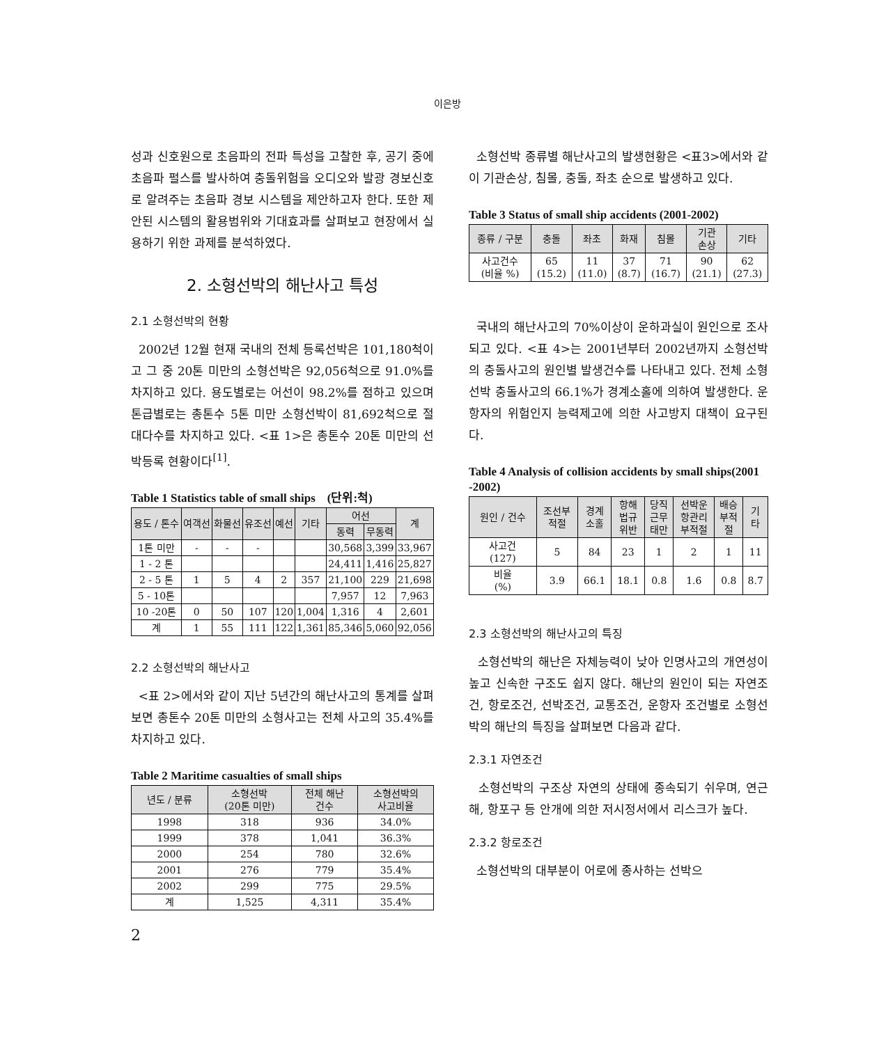이은방
성과 신호원으로 초음파의 전파 특성을 고찰한 후, 공기 중에 초음파 펄스를 발사하여 충돌위험을 오디오와 발광 경보신호로 알려주는 초음파 경보 시스템을 제안하고자 한다. 또한 제안된 시스템의 활용범위와 기대효과를 살펴보고 현장에서 실용하기 위한 과제를 분석하였다.
2. 소형선박의 해난사고 특성
2.1 소형선박의 현황
2002년 12월 현재 국내의 전체 등록선박은 101,180척이고 그 중 20톤 미만의 소형선박은 92,056척으로 91.0%를 차지하고 있다. 용도별로는 어선이 98.2%를 점하고 있으며 톤급별로는 총톤수 5톤 미만 소형선박이 81,692척으로 절대다수를 차지하고 있다. <표 1>은 총톤수 20톤 미만의 선박등록 현황이다<sup>[1]</sup>.
Table 1 Statistics table of small ships (단위:척)
| 용도 / 톤수 | 여객선 | 화물선 | 유조선 | 예선 | 기타 | 어선 | | 계 |
| --- | --- | --- | --- | --- | --- | --- | --- | --- |
| | | | | | | 동력 | 무동력 | |
| 1톤 미만 | - | - | - | | | 30,568 | 3,399 | 33,967 |
| 1 - 2 톤 | | | | | | 24,411 | 1,416 | 25,827 |
| 2 - 5 톤 | 1 | 5 | 4 | 2 | 357 | 21,100 | 229 | 21,698 |
| 5 - 10톤 | | | | | | 7,957 | 12 | 7,963 |
| 10 -20톤 | 0 | 50 | 107 | 120 | 1,004 | 1,316 | 4 | 2,601 |
| 계 | 1 | 55 | 111 | 122 | 1,361 | 85,346 | 5,060 | 92,056 |
2.2 소형선박의 해난사고
<표 2>에서와 같이 지난 5년간의 해난사고의 통계를 살펴보면 총톤수 20톤 미만의 소형사고는 전체 사고의 35.4%를 차지하고 있다.
Table 2 Maritime casualties of small ships
| 년도 / 분류 | 소형선박 (20톤 미만) | 전체 해난 건수 | 소형선박의 사고비율 |
| --- | --- | --- | --- |
| 1998 | 318 | 936 | 34.0% |
| 1999 | 378 | 1,041 | 36.3% |
| 2000 | 254 | 780 | 32.6% |
| 2001 | 276 | 779 | 35.4% |
| 2002 | 299 | 775 | 29.5% |
| 계 | 1,525 | 4,311 | 35.4% |
2
소형선박 종류별 해난사고의 발생현황은 <표3>에서와 같이 기관손상, 침몰, 충돌, 좌초 순으로 발생하고 있다.
Table 3 Status of small ship accidents (2001-2002)
| 종류 / 구분 | 충돌 | 좌초 | 화재 | 침몰 | 기관 손상 | 기타 |
| --- | --- | --- | --- | --- | --- | --- |
| 사고건수 (비율 %) | 65 (15.2) | 11 (11.0) | 37 (8.7) | 71 (16.7) | 90 (21.1) | 62 (27.3) |
국내의 해난사고의 70%이상이 운하과실이 원인으로 조사되고 있다. <표 4>는 2001년부터 2002년까지 소형선박의 충돌사고의 원인별 발생건수를 나타내고 있다. 전체 소형선박 충돌사고의 66.1%가 경계소홀에 의하여 발생한다. 운항자의 위험인지 능력제고에 의한 사고방지 대책이 요구된다.
Table 4 Analysis of collision accidents by small ships(2001 -2002)
| 원인 / 건수 | 조선부 적절 | 경계 소홀 | 항해 법규 위반 | 당직 근무 태만 | 선박운 항관리 부적절 | 배승 부적 절 | 기 타 |
| --- | --- | --- | --- | --- | --- | --- | --- |
| 사고건 (127) | 5 | 84 | 23 | 1 | 2 | 1 | 11 |
| 비율 (%) | 3.9 | 66.1 | 18.1 | 0.8 | 1.6 | 0.8 | 8.7 |
2.3 소형선박의 해난사고의 특징
소형선박의 해난은 자체능력이 낮아 인명사고의 개연성이 높고 신속한 구조도 쉽지 않다. 해난의 원인이 되는 자연조건, 항로조건, 선박조건, 교통조건, 운항자 조건별로 소형선박의 해난의 특징을 살펴보면 다음과 같다.
2.3.1 자연조건
소형선박의 구조상 자연의 상태에 종속되기 쉬우며, 연근해, 항포구 등 안개에 의한 저시정서에서 리스크가 높다.
2.3.2 항로조건
소형선박의 대부분이 어로에 종사하는 선박으